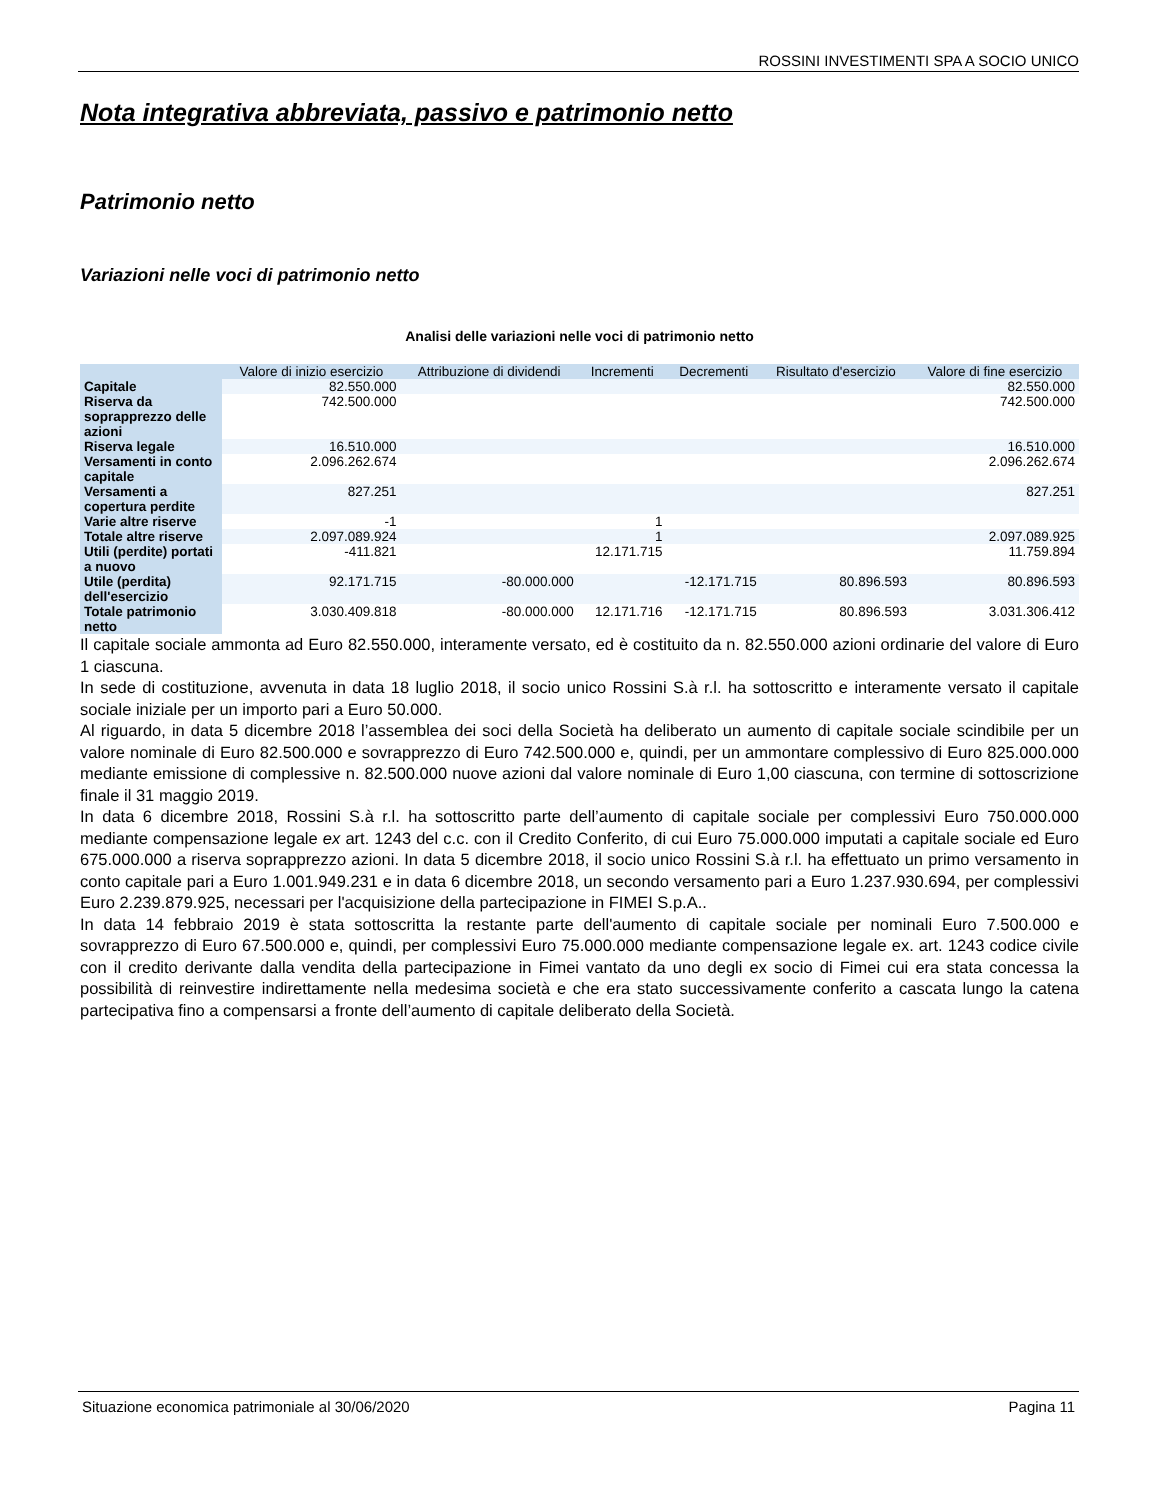ROSSINI INVESTIMENTI SPA A SOCIO UNICO
Nota integrativa abbreviata, passivo e patrimonio netto
Patrimonio netto
Variazioni nelle voci di patrimonio netto
Analisi delle variazioni nelle voci di patrimonio netto
| | Valore di inizio esercizio | Attribuzione di dividendi | Incrementi | Decrementi | Risultato d'esercizio | Valore di fine esercizio |
| --- | --- | --- | --- | --- | --- | --- |
| Capitale | 82.550.000 | | | | | 82.550.000 |
| Riserva da soprapprezzo delle azioni | 742.500.000 | | | | | 742.500.000 |
| Riserva legale | 16.510.000 | | | | | 16.510.000 |
| Versamenti in conto capitale | 2.096.262.674 | | | | | 2.096.262.674 |
| Versamenti a copertura perdite | 827.251 | | | | | 827.251 |
| Varie altre riserve | -1 | | 1 | | | |
| Totale altre riserve | 2.097.089.924 | | 1 | | | 2.097.089.925 |
| Utili (perdite) portati a nuovo | -411.821 | | 12.171.715 | | | 11.759.894 |
| Utile (perdita) dell'esercizio | 92.171.715 | -80.000.000 | | -12.171.715 | 80.896.593 | 80.896.593 |
| Totale patrimonio netto | 3.030.409.818 | -80.000.000 | 12.171.716 | -12.171.715 | 80.896.593 | 3.031.306.412 |
Il capitale sociale ammonta ad Euro 82.550.000, interamente versato, ed è costituito da n. 82.550.000 azioni ordinarie del valore di Euro 1 ciascuna.
In sede di costituzione, avvenuta in data 18 luglio 2018, il socio unico Rossini S.à r.l. ha sottoscritto e interamente versato il capitale sociale iniziale per un importo pari a Euro 50.000.
Al riguardo, in data 5 dicembre 2018 l’assemblea dei soci della Società ha deliberato un aumento di capitale sociale scindibile per un valore nominale di Euro 82.500.000 e sovrapprezzo di Euro 742.500.000 e, quindi, per un ammontare complessivo di Euro 825.000.000 mediante emissione di complessive n. 82.500.000 nuove azioni dal valore nominale di Euro 1,00 ciascuna, con termine di sottoscrizione finale il 31 maggio 2019.
In data 6 dicembre 2018, Rossini S.à r.l. ha sottoscritto parte dell’aumento di capitale sociale per complessivi Euro 750.000.000 mediante compensazione legale ex art. 1243 del c.c. con il Credito Conferito, di cui Euro 75.000.000 imputati a capitale sociale ed Euro 675.000.000 a riserva soprapprezzo azioni. In data 5 dicembre 2018, il socio unico Rossini S.à r.l. ha effettuato un primo versamento in conto capitale pari a Euro 1.001.949.231 e in data 6 dicembre 2018, un secondo versamento pari a Euro 1.237.930.694, per complessivi Euro 2.239.879.925, necessari per l'acquisizione della partecipazione in FIMEI S.p.A..
In data 14 febbraio 2019 è stata sottoscritta la restante parte dell'aumento di capitale sociale per nominali Euro 7.500.000 e sovrapprezzo di Euro 67.500.000 e, quindi, per complessivi Euro 75.000.000 mediante compensazione legale ex. art. 1243 codice civile con il credito derivante dalla vendita della partecipazione in Fimei vantato da uno degli ex socio di Fimei cui era stata concessa la possibilità di reinvestire indirettamente nella medesima società e che era stato successivamente conferito a cascata lungo la catena partecipativa fino a compensarsi a fronte dell’aumento di capitale deliberato della Società.
Situazione economica patrimoniale al 30/06/2020 Pagina 11